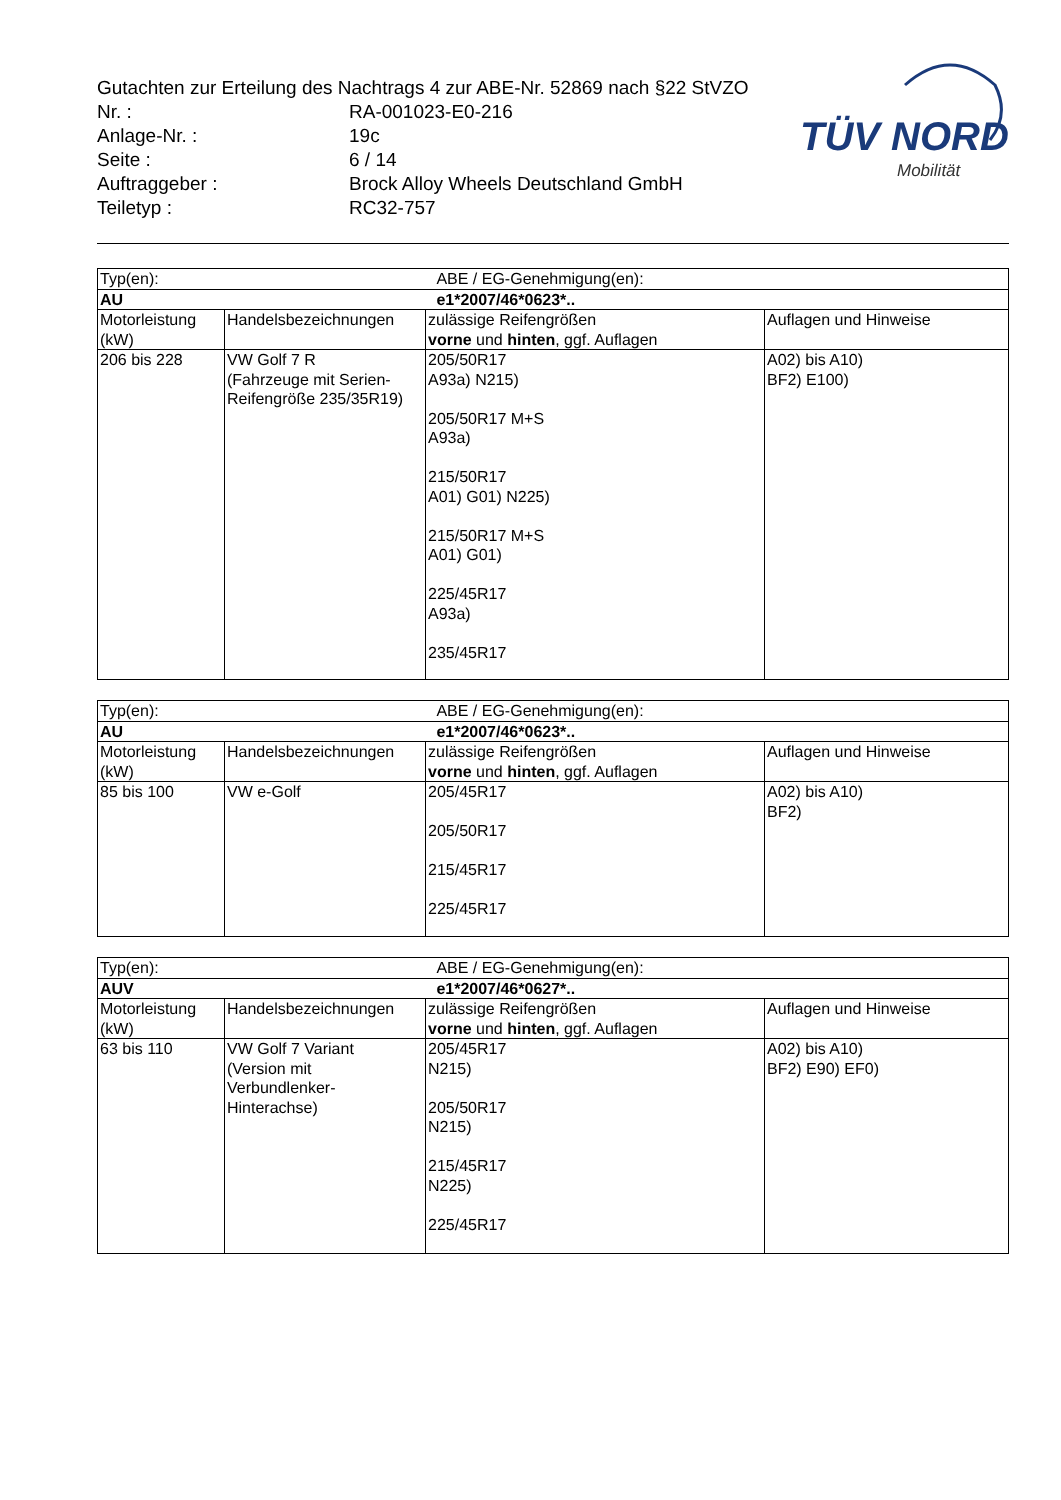Gutachten zur Erteilung des Nachtrags 4 zur ABE-Nr. 52869 nach §22 StVZO
| Nr. : | RA-001023-E0-216 |
| Anlage-Nr. : | 19c |
| Seite : | 6 / 14 |
| Auftraggeber : | Brock Alloy Wheels Deutschland GmbH |
| Teiletyp : | RC32-757 |
TÜV NORD
Mobilität
| Typ(en): | | ABE / EG-Genehmigung(en): | |
| AU | | e1*2007/46*0623*.. | |
| Motorleistung (kW) | Handelsbezeichnungen | zulässige Reifengrößen vorne und hinten , ggf. Auflagen | Auflagen und Hinweise |
| 206 bis 228 | VW Golf 7 R (Fahrzeuge mit Serien-Reifengröße 235/35R19) | 205/50R17 A93a) N215) 205/50R17 M+S A93a) 215/50R17 A01) G01) N225) 215/50R17 M+S A01) G01) 225/45R17 A93a) 235/45R17 | A02) bis A10) BF2) E100) |
| Typ(en): | | ABE / EG-Genehmigung(en): | |
| AU | | e1*2007/46*0623*.. | |
| Motorleistung (kW) | Handelsbezeichnungen | zulässige Reifengrößen vorne und hinten , ggf. Auflagen | Auflagen und Hinweise |
| 85 bis 100 | VW e-Golf | 205/45R17 205/50R17 215/45R17 225/45R17 | A02) bis A10) BF2) |
| Typ(en): | | ABE / EG-Genehmigung(en): | |
| AUV | | e1*2007/46*0627*.. | |
| Motorleistung (kW) | Handelsbezeichnungen | zulässige Reifengrößen vorne und hinten , ggf. Auflagen | Auflagen und Hinweise |
| 63 bis 110 | VW Golf 7 Variant (Version mit Verbundlenker-Hinterachse) | 205/45R17 N215) 205/50R17 N215) 215/45R17 N225) 225/45R17 | A02) bis A10) BF2) E90) EF0) |